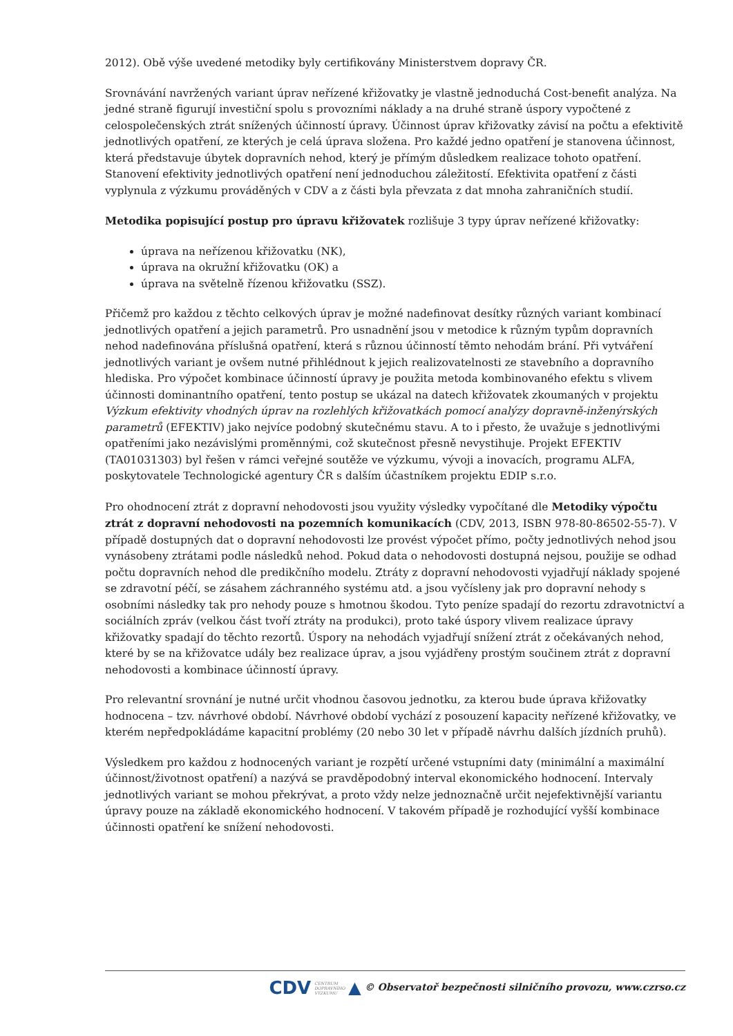2012). Obě výše uvedené metodiky byly certifikovány Ministerstvem dopravy ČR.
Srovnávání navržených variant úprav neřízené křižovatky je vlastně jednoduchá Cost-benefit analýza. Na jedné straně figurují investiční spolu s provozními náklady a na druhé straně úspory vypočtené z celospolečenských ztrát snížených účinností úpravy. Účinnost úprav křižovatky závisí na počtu a efektivitě jednotlivých opatření, ze kterých je celá úprava složena. Pro každé jedno opatření je stanovena účinnost, která představuje úbytek dopravních nehod, který je přímým důsledkem realizace tohoto opatření. Stanovení efektivity jednotlivých opatření není jednoduchou záležitostí. Efektivita opatření z části vyplynula z výzkumu prováděných v CDV a z části byla převzata z dat mnoha zahraničních studií.
Metodika popisující postup pro úpravu křižovatek rozlišuje 3 typy úprav neřízené křižovatky:
úprava na neřízenou křižovatku (NK),
úprava na okružní křižovatku (OK) a
úprava na světelně řízenou křižovatku (SSZ).
Přičemž pro každou z těchto celkových úprav je možné nadefinovat desítky různých variant kombinací jednotlivých opatření a jejich parametrů. Pro usnadnění jsou v metodice k různým typům dopravních nehod nadefinována příslušná opatření, která s různou účinností těmto nehodám brání. Při vytváření jednotlivých variant je ovšem nutné přihlédnout k jejich realizovatelnosti ze stavebního a dopravního hlediska. Pro výpočet kombinace účinností úpravy je použita metoda kombinovaného efektu s vlivem účinnosti dominantního opatření, tento postup se ukázal na datech křižovatek zkoumaných v projektu Výzkum efektivity vhodných úprav na rozlehlých křižovatkách pomocí analýzy dopravně-inženýrských parametrů (EFEKTIV) jako nejvíce podobný skutečnému stavu. A to i přesto, že uvažuje s jednotlivými opatřeními jako nezávislými proměnnými, což skutečnost přesně nevystihuje. Projekt EFEKTIV (TA01031303) byl řešen v rámci veřejné soutěže ve výzkumu, vývoji a inovacích, programu ALFA, poskytovatele Technologické agentury ČR s dalším účastníkem projektu EDIP s.r.o.
Pro ohodnocení ztrát z dopravní nehodovosti jsou využity výsledky vypočítané dle Metodiky výpočtu ztrát z dopravní nehodovosti na pozemních komunikacích (CDV, 2013, ISBN 978-80-86502-55-7). V případě dostupných dat o dopravní nehodovosti lze provést výpočet přímo, počty jednotlivých nehod jsou vynásobeny ztrátami podle následků nehod. Pokud data o nehodovosti dostupná nejsou, použije se odhad počtu dopravních nehod dle predikčního modelu. Ztráty z dopravní nehodovosti vyjadřují náklady spojené se zdravotní péčí, se zásahem záchranného systému atd. a jsou vyčísleny jak pro dopravní nehody s osobními následky tak pro nehody pouze s hmotnou škodou. Tyto peníze spadají do rezortu zdravotnictví a sociálních zpráv (velkou část tvoří ztráty na produkci), proto také úspory vlivem realizace úpravy křižovatky spadají do těchto rezortů. Úspory na nehodách vyjadřují snížení ztrát z očekávaných nehod, které by se na křižovatce udály bez realizace úprav, a jsou vyjádřeny prostým součinem ztrát z dopravní nehodovosti a kombinace účinností úpravy.
Pro relevantní srovnání je nutné určit vhodnou časovou jednotku, za kterou bude úprava křižovatky hodnocena – tzv. návrhové období. Návrhové období vychází z posouzení kapacity neřízené křižovatky, ve kterém nepředpokládáme kapacitní problémy (20 nebo 30 let v případě návrhu dalších jízdních pruhů).
Výsledkem pro každou z hodnocených variant je rozpětí určené vstupními daty (minimální a maximální účinnost/životnost opatření) a nazývá se pravděpodobný interval ekonomického hodnocení. Intervaly jednotlivých variant se mohou překrývat, a proto vždy nelze jednoznačně určit nejefektivnější variantu úpravy pouze na základě ekonomického hodnocení. V takovém případě je rozhodující vyšší kombinace účinnosti opatření ke snížení nehodovosti.
CDV CENTRUM
DOPRAVNÍHO
VÝZKUMU ▲ © Observatoř bezpečnosti silničního provozu, www.czrso.cz